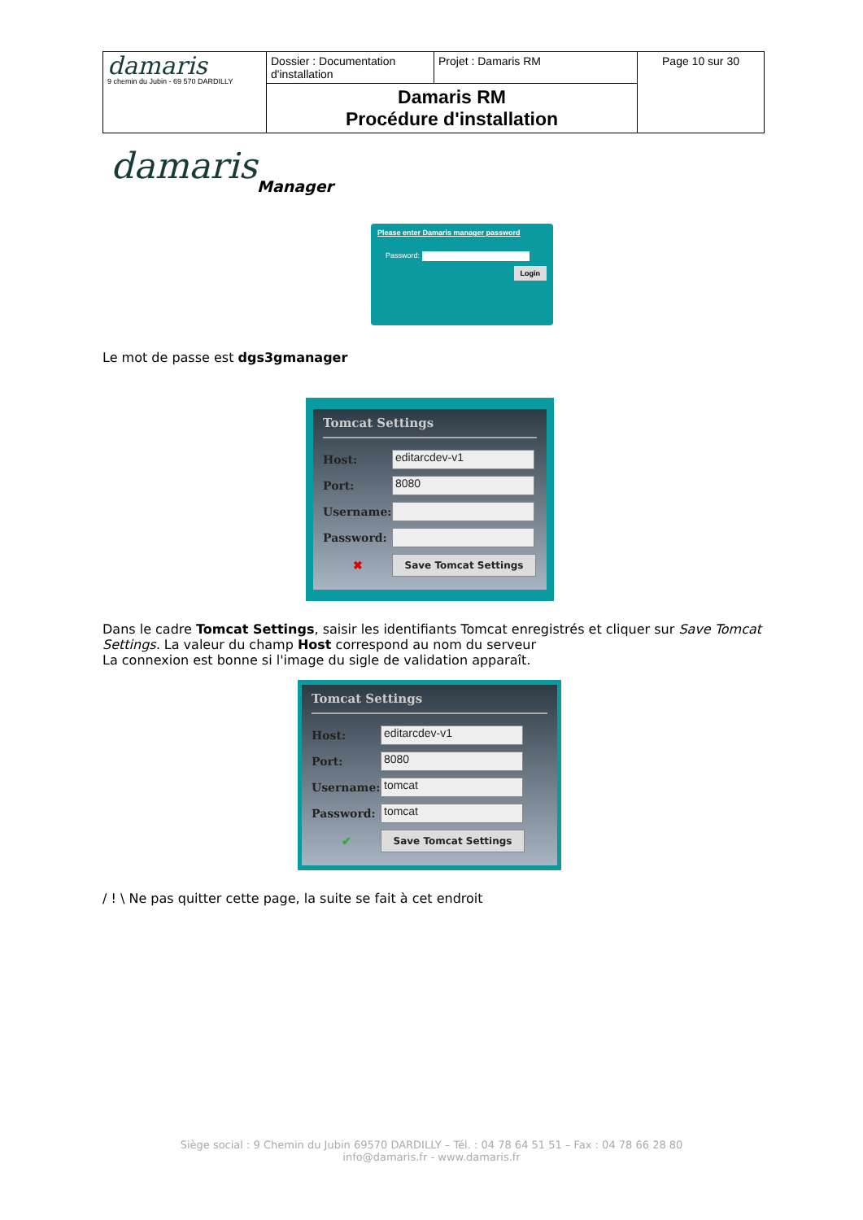| damaris 9 chemin du Jubin - 69 570 DARDILLY | Dossier : Documentation d'installation | Projet : Damaris RM | Page 10 sur 30 |
| | Damaris RM Procédure d'installation | | |
damaris
Manager
Please enter Damaris manager password
Password:
Login
Le mot de passe est dgs3gmanager
Tomcat Settings
Host:
editarcdev-v1
Port:
8080
Username:
Password:
✖
Save Tomcat Settings
Dans le cadre Tomcat Settings, saisir les identifiants Tomcat enregistrés et cliquer sur Save Tomcat Settings. La valeur du champ Host correspond au nom du serveur
La connexion est bonne si l'image du sigle de validation apparaît.
Tomcat Settings
Host:
editarcdev-v1
Port:
8080
Username:
tomcat
Password:
tomcat
✔
Save Tomcat Settings
/ ! \ Ne pas quitter cette page, la suite se fait à cet endroit
Siège social : 9 Chemin du Jubin 69570 DARDILLY – Tél. : 04 78 64 51 51 – Fax : 04 78 66 28 80
info@damaris.fr - www.damaris.fr